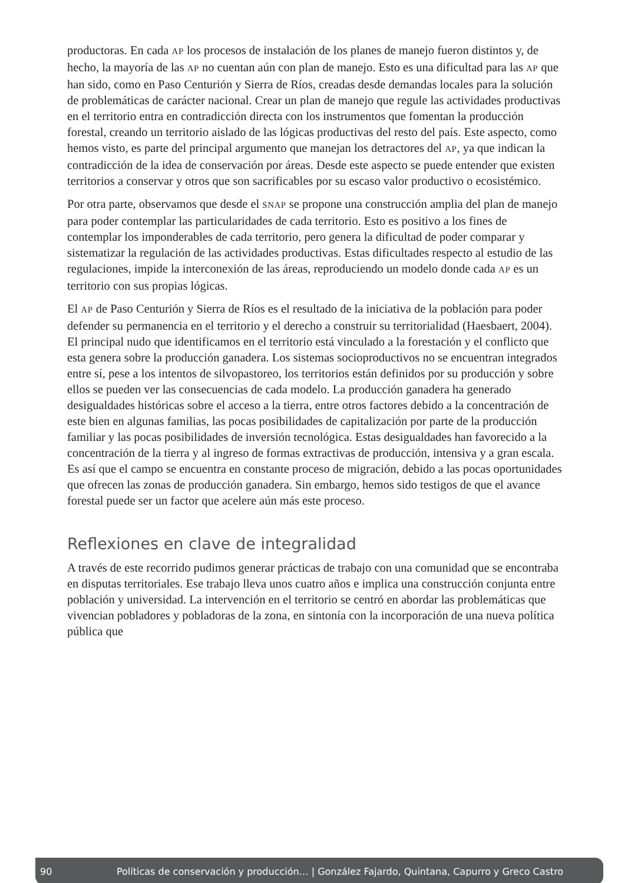productoras. En cada AP los procesos de instalación de los planes de manejo fueron distintos y, de hecho, la mayoría de las AP no cuentan aún con plan de manejo. Esto es una dificultad para las AP que han sido, como en Paso Centurión y Sierra de Ríos, creadas desde demandas locales para la solución de problemáticas de carácter nacional. Crear un plan de manejo que regule las actividades productivas en el territorio entra en contradicción directa con los instrumentos que fomentan la producción forestal, creando un territorio aislado de las lógicas productivas del resto del país. Este aspecto, como hemos visto, es parte del principal argumento que manejan los detractores del AP, ya que indican la contradicción de la idea de conservación por áreas. Desde este aspecto se puede entender que existen territorios a conservar y otros que son sacrificables por su escaso valor productivo o ecosistémico.
Por otra parte, observamos que desde el SNAP se propone una construcción amplia del plan de manejo para poder contemplar las particularidades de cada territorio. Esto es positivo a los fines de contemplar los imponderables de cada territorio, pero genera la dificultad de poder comparar y sistematizar la regulación de las actividades productivas. Estas dificultades respecto al estudio de las regulaciones, impide la interconexión de las áreas, reproduciendo un modelo donde cada AP es un territorio con sus propias lógicas.
El AP de Paso Centurión y Sierra de Ríos es el resultado de la iniciativa de la población para poder defender su permanencia en el territorio y el derecho a construir su territorialidad (Haesbaert, 2004). El principal nudo que identificamos en el territorio está vinculado a la forestación y el conflicto que esta genera sobre la producción ganadera. Los sistemas socioproductivos no se encuentran integrados entre sí, pese a los intentos de silvopastoreo, los territorios están definidos por su producción y sobre ellos se pueden ver las consecuencias de cada modelo. La producción ganadera ha generado desigualdades históricas sobre el acceso a la tierra, entre otros factores debido a la concentración de este bien en algunas familias, las pocas posibilidades de capitalización por parte de la producción familiar y las pocas posibilidades de inversión tecnológica. Estas desigualdades han favorecido a la concentración de la tierra y al ingreso de formas extractivas de producción, intensiva y a gran escala. Es así que el campo se encuentra en constante proceso de migración, debido a las pocas oportunidades que ofrecen las zonas de producción ganadera. Sin embargo, hemos sido testigos de que el avance forestal puede ser un factor que acelere aún más este proceso.
Reflexiones en clave de integralidad
A través de este recorrido pudimos generar prácticas de trabajo con una comunidad que se encontraba en disputas territoriales. Ese trabajo lleva unos cuatro años e implica una construcción conjunta entre población y universidad. La intervención en el territorio se centró en abordar las problemáticas que vivencian pobladores y pobladoras de la zona, en sintonía con la incorporación de una nueva política pública que
90 Políticas de conservación y producción… | González Fajardo, Quintana, Capurro y Greco Castro